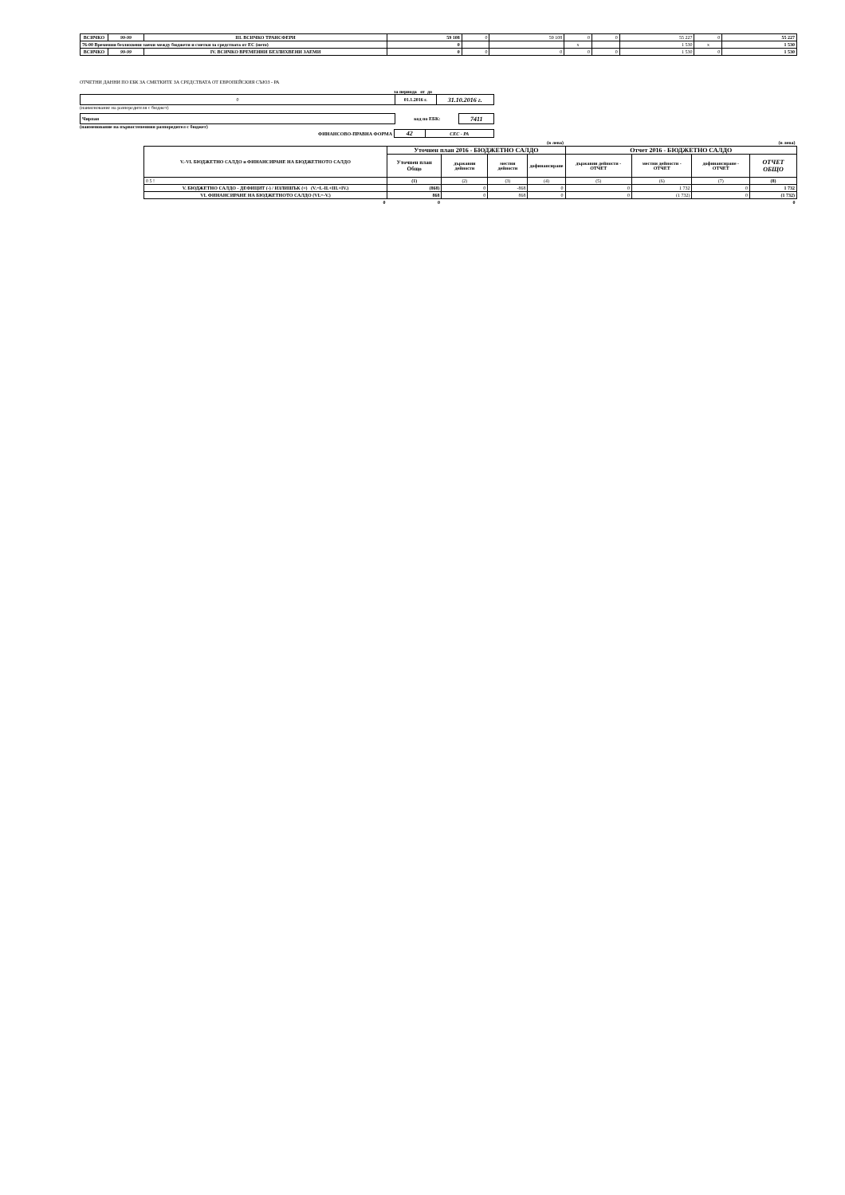| ВСИЧКО | 99-99 | III. ВСИЧКО ТРАНСФЕРИ | 59 108 | 0 | 59 108 | 0 | 0 | 55 227 | 0 | 55 227 |
| 76-00 Временни безлихвени заеми между бюджети и сметки за средствата от ЕС (нето) | | | 0 | | | x | | 1 530 | x | 1 530 |
| ВСИЧКО | 99-99 | IV. ВСИЧКО ВРЕМЕННИ БЕЗЛИХВЕНИ ЗАЕМИ | 0 | 0 | 0 | 0 | 0 | 1 530 | 0 | 1 530 |
ОТЧЕТНИ ДАННИ ПО ЕБК ЗА СМЕТКИТЕ ЗА СРЕДСТВАТА ОТ ЕВРОПЕЙСКИЯ СЪЮЗ - РА
за периода от до
| 0 | 01.1.2016 г. | 31.10.2016 г. |
(наименование на разпоредителя с бюджет)
| Чирпан | код по ЕБК: | 7411 |
(наименование на първостепенния разпоредител с бюджет)
| ФИНАНСОВО-ПРАВНА ФОРМА | 42 | СЕС - РА |
| | (в лева) | | | | (в лева) | | | |
| V.-VI. БЮДЖЕТНО САЛДО и ФИНАНСИРАНЕ НА БЮДЖЕТНОТО САЛДО | Уточнен план 2016 - БЮДЖЕТНО САЛДО | | | | Отчет 2016 - БЮДЖЕТНО САЛДО | | | |
| | Уточнен план Общо | държавни дейности | местни дейности | дофинансиране | държавни дейности - ОТЧЕТ | местни дейности - ОТЧЕТ | дофинансиране - ОТЧЕТ | ОТЧЕТ ОБЩО |
| 0 5 ! | (1) | (2) | (3) | (4) | (5) | (6) | (7) | (8) |
| V. БЮДЖЕТНО САЛДО - ДЕФИЦИТ (-) / ИЗЛИШЪК (+) (V.=I.-II.+III.+IV.) | (868) | 0 | -868 | 0 | 0 | 1 732 | 0 | 1 732 |
| VI. ФИНАНСИРАНЕ НА БЮДЖЕТНОТО САЛДО (VI.=-V.) | 868 | 0 | 868 | 0 | 0 | (1 732) | 0 | (1 732) |
| 0 | 0 | | | | | | | 0 |